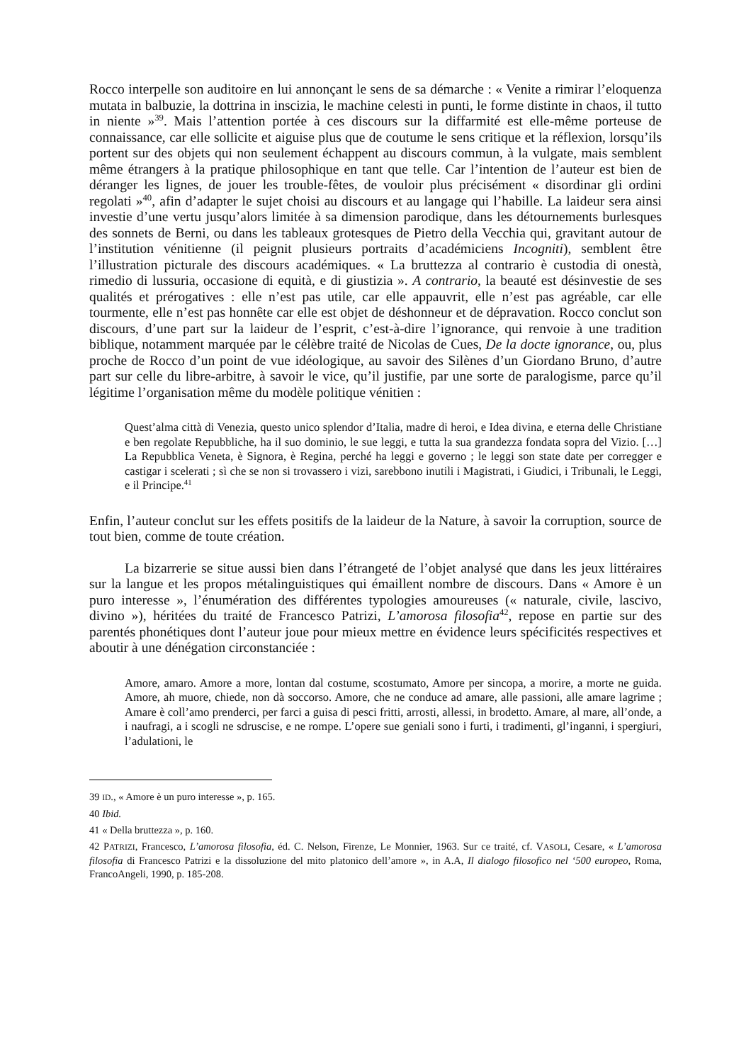Rocco interpelle son auditoire en lui annonçant le sens de sa démarche : « Venite a rimirar l’eloquenza mutata in balbuzie, la dottrina in inscizia, le machine celesti in punti, le forme distinte in chaos, il tutto in niente »<sup>39</sup>. Mais l’attention portée à ces discours sur la diffarmité est elle-même porteuse de connaissance, car elle sollicite et aiguise plus que de coutume le sens critique et la réflexion, lorsqu’ils portent sur des objets qui non seulement échappent au discours commun, à la vulgate, mais semblent même étrangers à la pratique philosophique en tant que telle. Car l’intention de l’auteur est bien de déranger les lignes, de jouer les trouble-fêtes, de vouloir plus précisément « disordinar gli ordini regolati »<sup>40</sup>, afin d’adapter le sujet choisi au discours et au langage qui l’habille. La laideur sera ainsi investie d’une vertu jusqu’alors limitée à sa dimension parodique, dans les détournements burlesques des sonnets de Berni, ou dans les tableaux grotesques de Pietro della Vecchia qui, gravitant autour de l’institution vénitienne (il peignit plusieurs portraits d’académiciens Incogniti), semblent être l’illustration picturale des discours académiques. « La bruttezza al contrario è custodia di onestà, rimedio di lussuria, occasione di equità, e di giustizia ». A contrario, la beauté est désinvestie de ses qualités et prérogatives : elle n’est pas utile, car elle appauvrit, elle n’est pas agréable, car elle tourmente, elle n’est pas honnête car elle est objet de déshonneur et de dépravation. Rocco conclut son discours, d’une part sur la laideur de l’esprit, c’est-à-dire l’ignorance, qui renvoie à une tradition biblique, notamment marquée par le célèbre traité de Nicolas de Cues, De la docte ignorance, ou, plus proche de Rocco d’un point de vue idéologique, au savoir des Silènes d’un Giordano Bruno, d’autre part sur celle du libre-arbitre, à savoir le vice, qu’il justifie, par une sorte de paralogisme, parce qu’il légitime l’organisation même du modèle politique vénitien :
Quest’alma città di Venezia, questo unico splendor d’Italia, madre di heroi, e Idea divina, e eterna delle Christiane e ben regolate Repubbliche, ha il suo dominio, le sue leggi, e tutta la sua grandezza fondata sopra del Vizio. […] La Repubblica Veneta, è Signora, è Regina, perché ha leggi e governo ; le leggi son state date per corregger e castigar i scelerati ; sì che se non si trovassero i vizi, sarebbono inutili i Magistrati, i Giudici, i Tribunali, le Leggi, e il Principe.<sup>41</sup>
Enfin, l’auteur conclut sur les effets positifs de la laideur de la Nature, à savoir la corruption, source de tout bien, comme de toute création.
La bizarrerie se situe aussi bien dans l’étrangeté de l’objet analysé que dans les jeux littéraires sur la langue et les propos métalinguistiques qui émaillent nombre de discours. Dans « Amore è un puro interesse », l’énumération des différentes typologies amoureuses (« naturale, civile, lascivo, divino »), héritées du traité de Francesco Patrizi, L’amorosa filosofia<sup>42</sup>, repose en partie sur des parentés phonétiques dont l’auteur joue pour mieux mettre en évidence leurs spécificités respectives et aboutir à une dénégation circonstanciée :
Amore, amaro. Amore a more, lontan dal costume, scostumato, Amore per sincopa, a morire, a morte ne guida. Amore, ah muore, chiede, non dà soccorso. Amore, che ne conduce ad amare, alle passioni, alle amare lagrime ; Amare è coll’amo prenderci, per farci a guisa di pesci fritti, arrosti, allessi, in brodetto. Amare, al mare, all’onde, a i naufragi, a i scogli ne sdruscise, e ne rompe. L’opere sue geniali sono i furti, i tradimenti, gl’inganni, i spergiuri, l’adulationi, le
39 ID., « Amore è un puro interesse », p. 165.
40 Ibid.
41 « Della bruttezza », p. 160.
42 PATRIZI, Francesco, L’amorosa filosofia, éd. C. Nelson, Firenze, Le Monnier, 1963. Sur ce traité, cf. VASOLI, Cesare, « L’amorosa filosofia di Francesco Patrizi e la dissoluzione del mito platonico dell’amore », in A.A, Il dialogo filosofico nel ‘500 europeo, Roma, FrancoAngeli, 1990, p. 185-208.